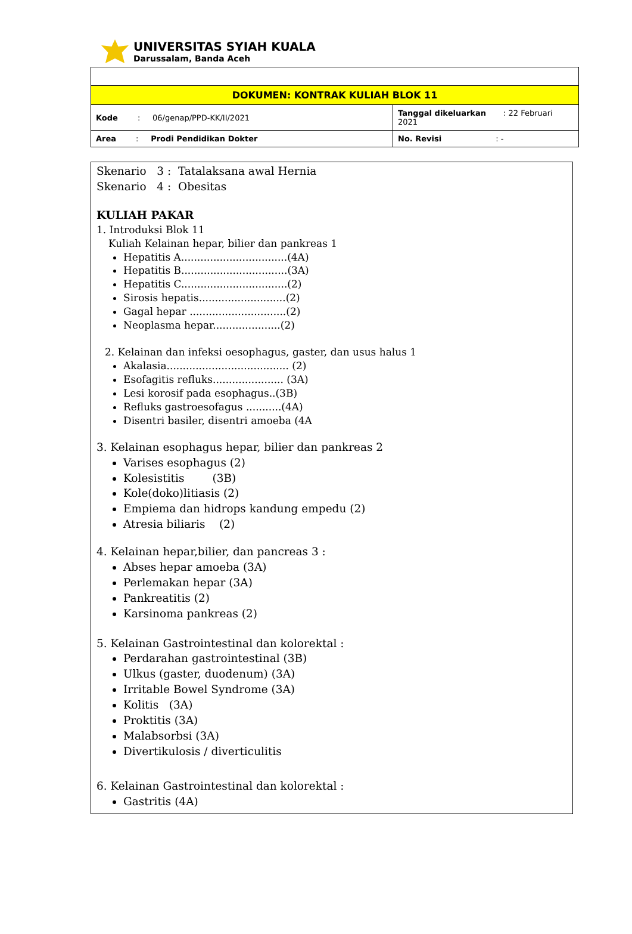UNIVERSITAS SYIAH KUALA
Darussalam, Banda Aceh
| DOKUMEN: KONTRAK KULIAH BLOK 11 | |
| Kode : 06/genap/PPD-KK/II/2021 | Tanggal dikeluarkan : 22 Februari 2021 |
| Area : Prodi Pendidikan Dokter | No. Revisi : - |
Skenario 3 : Tatalaksana awal Hernia
Skenario 4 : Obesitas
KULIAH PAKAR
1. Introduksi Blok 11
Kuliah Kelainan hepar, bilier dan pankreas 1
Hepatitis A.................................(4A)
Hepatitis B.................................(3A)
Hepatitis C.................................(2)
Sirosis hepatis...........................(2)
Gagal hepar ..............................(2)
Neoplasma hepar.....................(2)
2. Kelainan dan infeksi oesophagus, gaster, dan usus halus 1
Akalasia...................................... (2)
Esofagitis refluks...................... (3A)
Lesi korosif pada esophagus..(3B)
Refluks gastroesofagus ...........(4A)
Disentri basiler, disentri amoeba (4A
3. Kelainan esophagus hepar, bilier dan pankreas 2
Varises esophagus (2)
Kolesistitis (3B)
Kole(doko)litiasis (2)
Empiema dan hidrops kandung empedu (2)
Atresia biliaris (2)
4. Kelainan hepar,bilier, dan pancreas 3 :
Abses hepar amoeba (3A)
Perlemakan hepar (3A)
Pankreatitis (2)
Karsinoma pankreas (2)
5. Kelainan Gastrointestinal dan kolorektal :
Perdarahan gastrointestinal (3B)
Ulkus (gaster, duodenum) (3A)
Irritable Bowel Syndrome (3A)
Kolitis (3A)
Proktitis (3A)
Malabsorbsi (3A)
Divertikulosis / diverticulitis
6. Kelainan Gastrointestinal dan kolorektal :
Gastritis (4A)